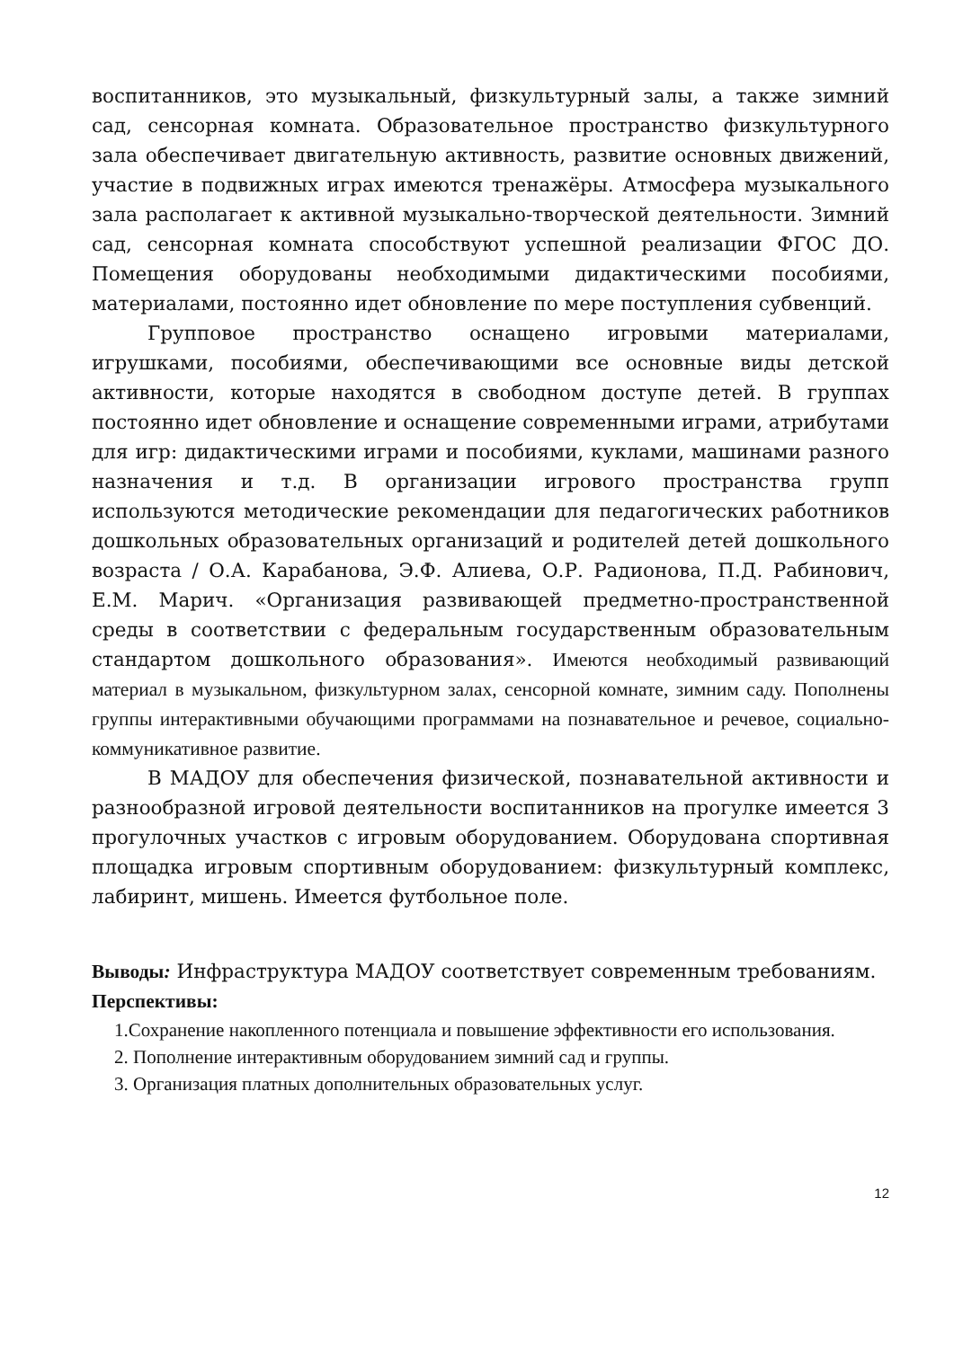воспитанников, это музыкальный, физкультурный залы, а также зимний сад, сенсорная комната. Образовательное пространство физкультурного зала обеспечивает двигательную активность, развитие основных движений, участие в подвижных играх имеются тренажёры. Атмосфера музыкального зала располагает к активной музыкально-творческой деятельности. Зимний сад, сенсорная комната способствуют успешной реализации ФГОС ДО. Помещения оборудованы необходимыми дидактическими пособиями, материалами, постоянно идет обновление по мере поступления субвенций.
Групповое пространство оснащено игровыми материалами, игрушками, пособиями, обеспечивающими все основные виды детской активности, которые находятся в свободном доступе детей. В группах постоянно идет обновление и оснащение современными играми, атрибутами для игр: дидактическими играми и пособиями, куклами, машинами разного назначения и т.д. В организации игрового пространства групп используются методические рекомендации для педагогических работников дошкольных образовательных организаций и родителей детей дошкольного возраста / О.А. Карабанова, Э.Ф. Алиева, О.Р. Радионова, П.Д. Рабинович, Е.М. Марич. «Организация развивающей предметно-пространственной среды в соответствии с федеральным государственным образовательным стандартом дошкольного образования». Имеются необходимый развивающий материал в музыкальном, физкультурном залах, сенсорной комнате, зимним саду. Пополнены группы интерактивными обучающими программами на познавательное и речевое, социально-коммуникативное развитие.
В МАДОУ для обеспечения физической, познавательной активности и разнообразной игровой деятельности воспитанников на прогулке имеется 3 прогулочных участков с игровым оборудованием. Оборудована спортивная площадка игровым спортивным оборудованием: физкультурный комплекс, лабиринт, мишень. Имеется футбольное поле.
Выводы: Инфраструктура МАДОУ соответствует современным требованиям.
Перспективы:
1.Сохранение накопленного потенциала и повышение эффективности его использования.
2. Пополнение интерактивным оборудованием зимний сад и группы.
3. Организация платных дополнительных образовательных услуг.
12